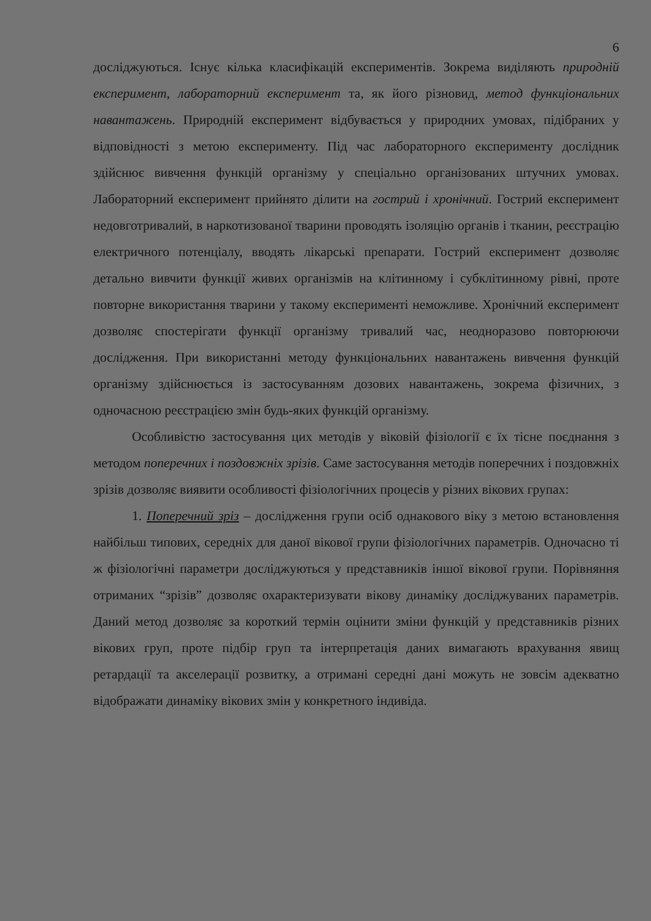6
досліджуються. Існує кілька класифікацій експериментів. Зокрема виділяють природній експеримент, лабораторний експеримент та, як його різновид, метод функціональних навантажень. Природній експеримент відбувається у природних умовах, підібраних у відповідності з метою експерименту. Під час лабораторного експерименту дослідник здійснює вивчення функцій організму у спеціально організованих штучних умовах. Лабораторний експеримент прийнято ділити на гострий і хронічний. Гострий експеримент недовготривалий, в наркотизованої тварини проводять ізоляцію органів і тканин, реєстрацію електричного потенціалу, вводять лікарські препарати. Гострий експеримент дозволяє детально вивчити функції живих організмів на клітинному і субклітинному рівні, проте повторне використання тварини у такому експерименті неможливе. Хронічний експеримент дозволяє спостерігати функції організму тривалий час, неодноразово повторюючи дослідження. При використанні методу функціональних навантажень вивчення функцій організму здійснюється із застосуванням дозових навантажень, зокрема фізичних, з одночасною реєстрацією змін будь-яких функцій організму.
Особливістю застосування цих методів у віковій фізіології є їх тісне поєднання з методом поперечних і поздовжніх зрізів. Саме застосування методів поперечних і поздовжніх зрізів дозволяє виявити особливості фізіологічних процесів у різних вікових групах:
1. Поперечний зріз – дослідження групи осіб однакового віку з метою встановлення найбільш типових, середніх для даної вікової групи фізіологічних параметрів. Одночасно ті ж фізіологічні параметри досліджуються у представників іншої вікової групи. Порівняння отриманих “зрізів” дозволяє охарактеризувати вікову динаміку досліджуваних параметрів. Даний метод дозволяє за короткий термін оцінити зміни функцій у представників різних вікових груп, проте підбір груп та інтерпретація даних вимагають врахування явищ ретардації та акселерації розвитку, а отримані середні дані можуть не зовсім адекватно відображати динаміку вікових змін у конкретного індивіда.